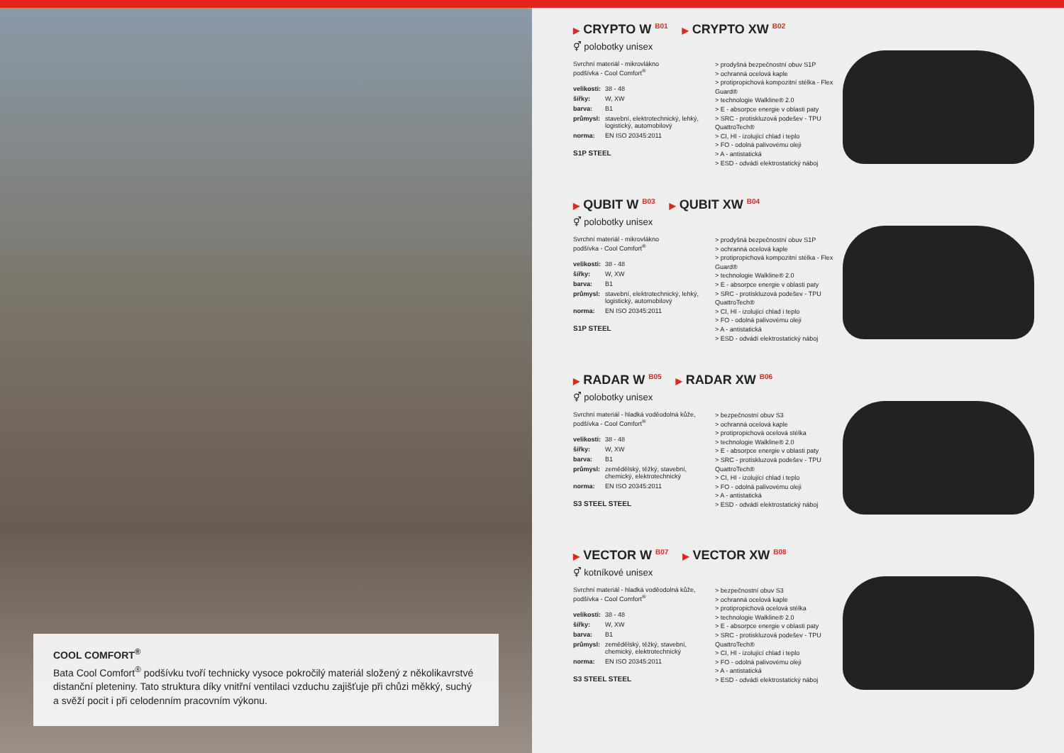COOL COMFORT<sup>®</sup>
Bata Cool Comfort<sup>®</sup> podšívku tvoří technicky vysoce pokročilý materiál složený z několikavrstvé distanční pleteniny. Tato struktura díky vnitřní ventilaci vzduchu zajišťuje při chůzi měkký, suchý a svěží pocit i při celodenním pracovním výkonu.
▶ CRYPTO W <sup>B01</sup> ▶ CRYPTO XW <sup>B02</sup>
⚥ polobotky unisex
Svrchní materiál - mikrovlákno
podšívka - Cool Comfort<sup>®</sup>
| velikosti: | 38 - 48 |
| šířky: | W, XW |
| barva: | B1 |
| průmysl: | stavební, elektrotechnický, lehký, logistický, automobilový |
| norma: | EN ISO 20345:2011 |
S1P STEEL
> prodyšná bezpečnostní obuv S1P
> ochranná ocelová kaple
> protipropichová kompozitní stélka - Flex Guard®
> technologie Walkline® 2.0
> E - absorpce energie v oblasti paty
> SRC - protiskluzová podešev - TPU QuattroTech®
> CI, HI - izolující chlad i teplo
> FO - odolná palivovému oleji
> A - antistatická
> ESD - odvádí elektrostatický náboj
▶ QUBIT W <sup>B03</sup> ▶ QUBIT XW <sup>B04</sup>
⚥ polobotky unisex
Svrchní materiál - mikrovlákno
podšívka - Cool Comfort<sup>®</sup>
| velikosti: | 38 - 48 |
| šířky: | W, XW |
| barva: | B1 |
| průmysl: | stavební, elektrotechnický, lehký, logistický, automobilový |
| norma: | EN ISO 20345:2011 |
S1P STEEL
> prodyšná bezpečnostní obuv S1P
> ochranná ocelová kaple
> protipropichová kompozitní stélka - Flex Guard®
> technologie Walkline® 2.0
> E - absorpce energie v oblasti paty
> SRC - protiskluzová podešev - TPU QuattroTech®
> CI, HI - izolující chlad i teplo
> FO - odolná palivovému oleji
> A - antistatická
> ESD - odvádí elektrostatický náboj
▶ RADAR W <sup>B05</sup> ▶ RADAR XW <sup>B06</sup>
⚥ polobotky unisex
Svrchní materiál - hladká voděodolná kůže, podšívka - Cool Comfort<sup>®</sup>
| velikosti: | 38 - 48 |
| šířky: | W, XW |
| barva: | B1 |
| průmysl: | zemědělský, těžký, stavební, chemický, elektrotechnický |
| norma: | EN ISO 20345:2011 |
S3 STEEL STEEL
> bezpečnostní obuv S3
> ochranná ocelová kaple
> protipropichová ocelová stélka
> technologie Walkline® 2.0
> E - absorpce energie v oblasti paty
> SRC - protiskluzová podešev - TPU QuattroTech®
> CI, HI - izolující chlad i teplo
> FO - odolná palivovému oleji
> A - antistatická
> ESD - odvádí elektrostatický náboj
▶ VECTOR W <sup>B07</sup> ▶ VECTOR XW <sup>B08</sup>
⚥ kotníkové unisex
Svrchní materiál - hladká voděodolná kůže, podšívka - Cool Comfort<sup>®</sup>
| velikosti: | 38 - 48 |
| šířky: | W, XW |
| barva: | B1 |
| průmysl: | zemědělský, těžký, stavební, chemický, elektrotechnický |
| norma: | EN ISO 20345:2011 |
S3 STEEL STEEL
> bezpečnostní obuv S3
> ochranná ocelová kaple
> protipropichová ocelová stélka
> technologie Walkline® 2.0
> E - absorpce energie v oblasti paty
> SRC - protiskluzová podešev - TPU QuattroTech®
> CI, HI - izolující chlad i teplo
> FO - odolná palivovému oleji
> A - antistatická
> ESD - odvádí elektrostatický náboj